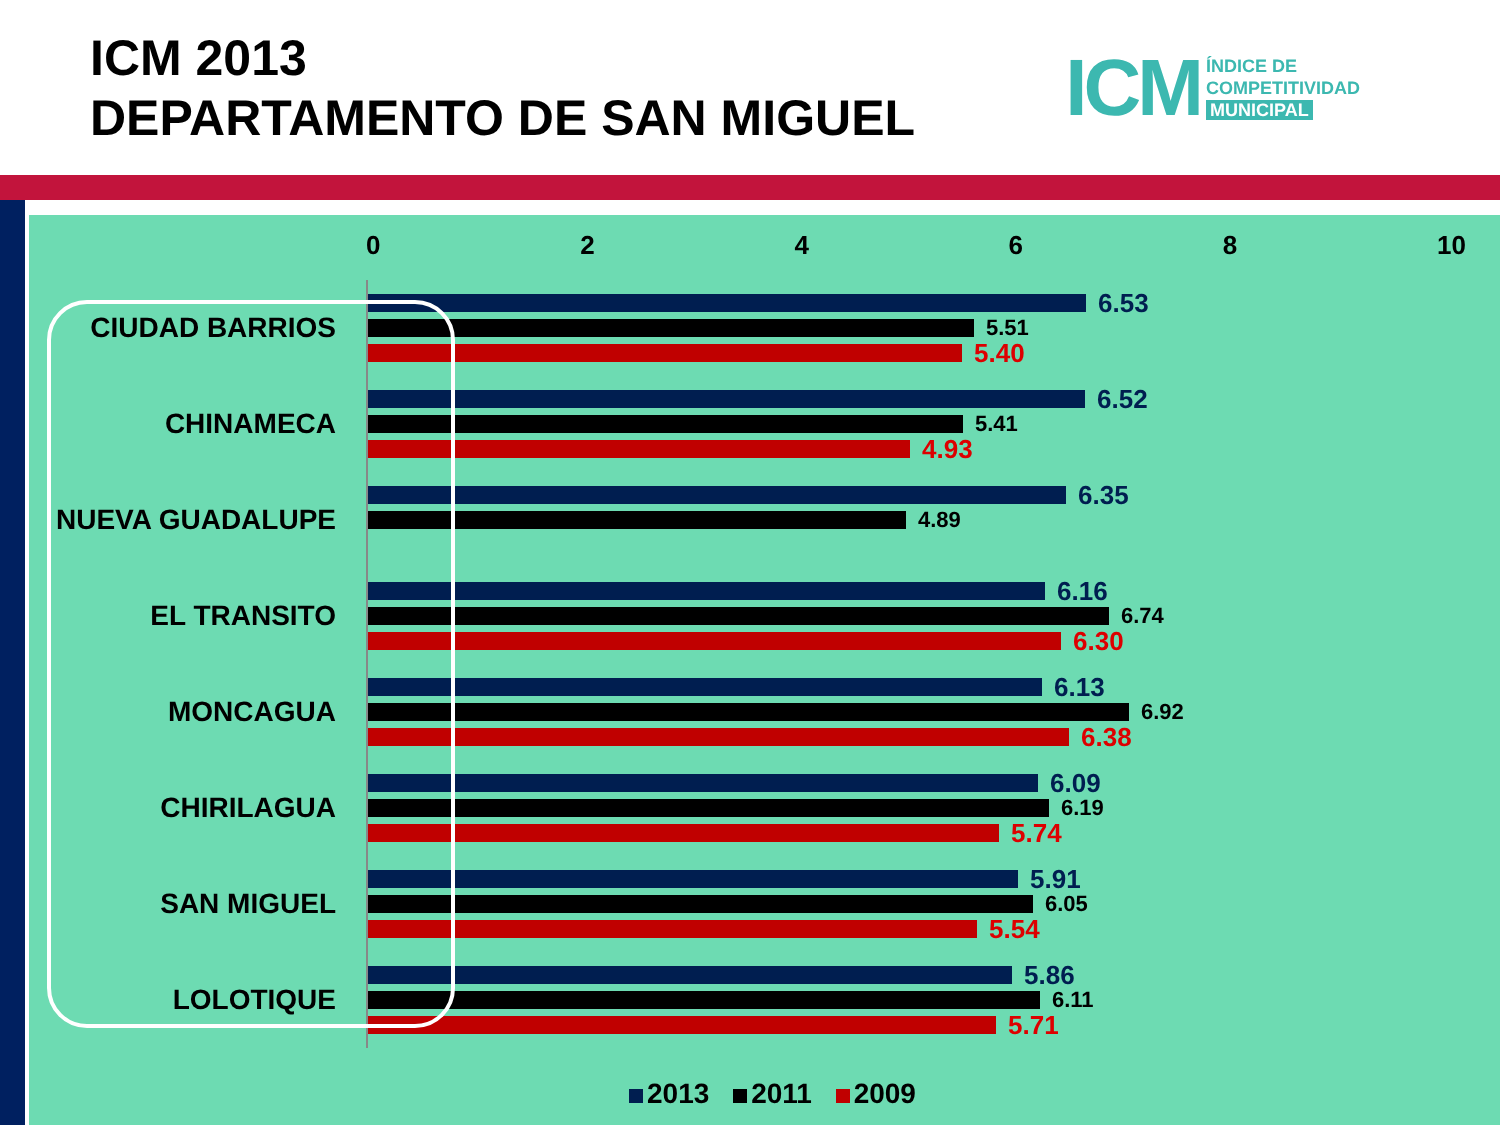ICM 2013
DEPARTAMENTO DE SAN MIGUEL
ICM
ÍNDICE DE
COMPETITIVIDAD
MUNICIPAL
02468 10
CIUDAD BARRIOS
6.53
5.51
5.40
CHINAMECA
6.52
5.41
4.93
NUEVA GUADALUPE
6.35
4.89
EL TRANSITO
6.16
6.74
6.30
MONCAGUA
6.13
6.92
6.38
CHIRILAGUA
6.09
6.19
5.74
SAN MIGUEL
5.91
6.05
5.54
LOLOTIQUE
5.86
6.11
5.71
2013 2011 2009